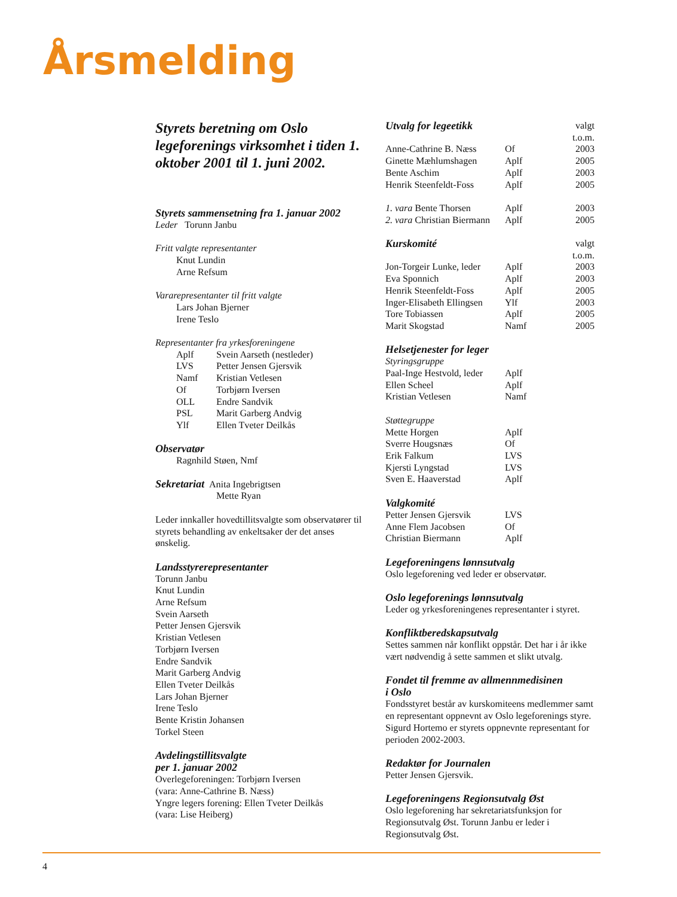Årsmelding
Styrets beretning om Oslo legeforenings virksomhet i tiden 1. oktober 2001 til 1. juni 2002.
Styrets sammensetning fra 1. januar 2002
Leder Torunn Janbu
Fritt valgte representanter
Knut Lundin
Arne Refsum
Vararepresentanter til fritt valgte
Lars Johan Bjerner
Irene Teslo
Representanter fra yrkesforeningene
| Aplf | Svein Aarseth (nestleder) |
| LVS | Petter Jensen Gjersvik |
| Namf | Kristian Vetlesen |
| Of | Torbjørn Iversen |
| OLL | Endre Sandvik |
| PSL | Marit Garberg Andvig |
| Ylf | Ellen Tveter Deilkås |
Observatør
Ragnhild Støen, Nmf
Sekretariat Anita Ingebrigtsen
Mette Ryan
Leder innkaller hovedtillitsvalgte som observatører til styrets behandling av enkeltsaker der det anses ønskelig.
Landsstyrerepresentanter
Torunn Janbu
Knut Lundin
Arne Refsum
Svein Aarseth
Petter Jensen Gjersvik
Kristian Vetlesen
Torbjørn Iversen
Endre Sandvik
Marit Garberg Andvig
Ellen Tveter Deilkås
Lars Johan Bjerner
Irene Teslo
Bente Kristin Johansen
Torkel Steen
Avdelingstillitsvalgte
per 1. januar 2002
Overlegeforeningen: Torbjørn Iversen
(vara: Anne-Cathrine B. Næss)
Yngre legers forening: Ellen Tveter Deilkås
(vara: Lise Heiberg)
| Utvalg for legeetikk | | valgt t.o.m. |
| Anne-Cathrine B. Næss | Of | 2003 |
| Ginette Mæhlumshagen | Aplf | 2005 |
| Bente Aschim | Aplf | 2003 |
| Henrik Steenfeldt-Foss | Aplf | 2005 |
| 1. vara Bente Thorsen | Aplf | 2003 |
| 2. vara Christian Biermann | Aplf | 2005 |
| Kurskomité | | valgt t.o.m. |
| Jon-Torgeir Lunke, leder | Aplf | 2003 |
| Eva Sponnich | Aplf | 2003 |
| Henrik Steenfeldt-Foss | Aplf | 2005 |
| Inger-Elisabeth Ellingsen | Ylf | 2003 |
| Tore Tobiassen | Aplf | 2005 |
| Marit Skogstad | Namf | 2005 |
| Helsetjenester for leger | | |
| Styringsgruppe | | |
| Paal-Inge Hestvold, leder | Aplf | |
| Ellen Scheel | Aplf | |
| Kristian Vetlesen | Namf | |
| Støttegruppe | | |
| Mette Horgen | Aplf | |
| Sverre Hougsnæs | Of | |
| Erik Falkum | LVS | |
| Kjersti Lyngstad | LVS | |
| Sven E. Haaverstad | Aplf | |
| Valgkomité | | |
| Petter Jensen Gjersvik | LVS | |
| Anne Flem Jacobsen | Of | |
| Christian Biermann | Aplf | |
Legeforeningens lønnsutvalg
Oslo legeforening ved leder er observatør.
Oslo legeforenings lønnsutvalg
Leder og yrkesforeningenes representanter i styret.
Konfliktberedskapsutvalg
Settes sammen når konflikt oppstår. Det har i år ikke vært nødvendig å sette sammen et slikt utvalg.
Fondet til fremme av allmennmedisinen
i Oslo
Fondsstyret består av kurskomiteens medlemmer samt en representant oppnevnt av Oslo legeforenings styre. Sigurd Hortemo er styrets oppnevnte representant for perioden 2002-2003.
Redaktør for Journalen
Petter Jensen Gjersvik.
Legeforeningens Regionsutvalg Øst
Oslo legeforening har sekretariatsfunksjon for Regionsutvalg Øst. Torunn Janbu er leder i Regionsutvalg Øst.
4